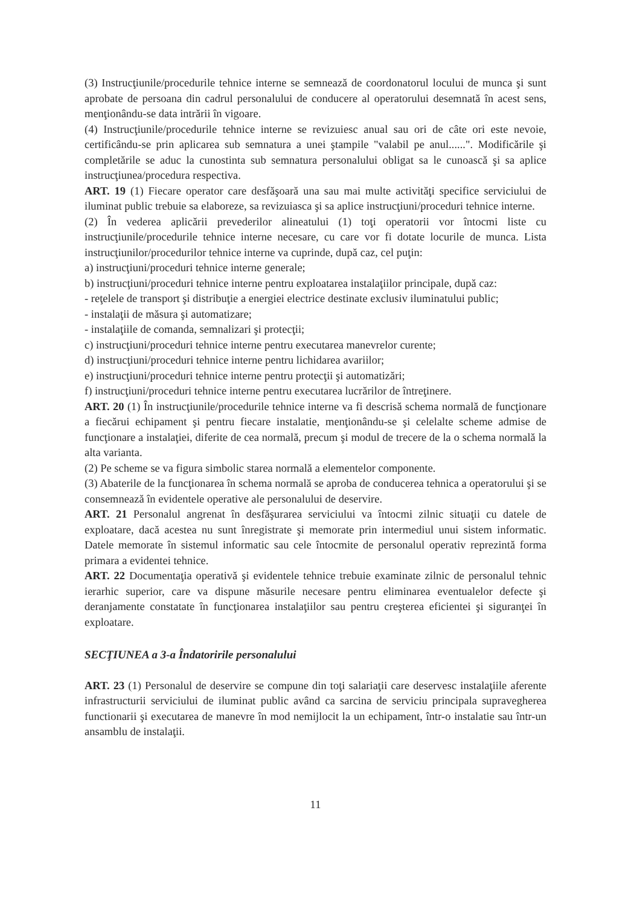(3) Instrucţiunile/procedurile tehnice interne se semnează de coordonatorul locului de munca şi sunt aprobate de persoana din cadrul personalului de conducere al operatorului desemnată în acest sens, menţionându-se data intrării în vigoare.
(4) Instrucţiunile/procedurile tehnice interne se revizuiesc anual sau ori de câte ori este nevoie, certificându-se prin aplicarea sub semnatura a unei ştampile "valabil pe anul......". Modificările şi completările se aduc la cunostinta sub semnatura personalului obligat sa le cunoască şi sa aplice instrucţiunea/procedura respectiva.
ART. 19 (1) Fiecare operator care desfăşoară una sau mai multe activităţi specifice serviciului de iluminat public trebuie sa elaboreze, sa revizuiasca şi sa aplice instrucţiuni/proceduri tehnice interne.
(2) În vederea aplicării prevederilor alineatului (1) toţi operatorii vor întocmi liste cu instrucţiunile/procedurile tehnice interne necesare, cu care vor fi dotate locurile de munca. Lista instrucţiunilor/procedurilor tehnice interne va cuprinde, după caz, cel puţin:
a) instrucţiuni/proceduri tehnice interne generale;
b) instrucţiuni/proceduri tehnice interne pentru exploatarea instalaţiilor principale, după caz:
- reţelele de transport şi distribuţie a energiei electrice destinate exclusiv iluminatului public;
- instalaţii de măsura şi automatizare;
- instalaţiile de comanda, semnalizari şi protecţii;
c) instrucţiuni/proceduri tehnice interne pentru executarea manevrelor curente;
d) instrucţiuni/proceduri tehnice interne pentru lichidarea avariilor;
e) instrucţiuni/proceduri tehnice interne pentru protecţii şi automatizări;
f) instrucţiuni/proceduri tehnice interne pentru executarea lucrărilor de întreţinere.
ART. 20 (1) În instrucţiunile/procedurile tehnice interne va fi descrisă schema normală de funcţionare a fiecărui echipament şi pentru fiecare instalatie, menţionându-se şi celelalte scheme admise de funcţionare a instalaţiei, diferite de cea normală, precum şi modul de trecere de la o schema normală la alta varianta.
(2) Pe scheme se va figura simbolic starea normală a elementelor componente.
(3) Abaterile de la funcţionarea în schema normală se aproba de conducerea tehnica a operatorului şi se consemnează în evidentele operative ale personalului de deservire.
ART. 21 Personalul angrenat în desfăşurarea serviciului va întocmi zilnic situaţii cu datele de exploatare, dacă acestea nu sunt înregistrate şi memorate prin intermediul unui sistem informatic. Datele memorate în sistemul informatic sau cele întocmite de personalul operativ reprezintă forma primara a evidentei tehnice.
ART. 22 Documentaţia operativă şi evidentele tehnice trebuie examinate zilnic de personalul tehnic ierarhic superior, care va dispune măsurile necesare pentru eliminarea eventualelor defecte şi deranjamente constatate în funcţionarea instalaţiilor sau pentru creşterea eficientei şi siguranţei în exploatare.
SECŢIUNEA a 3-a Îndatoririle personalului
ART. 23 (1) Personalul de deservire se compune din toţi salariaţii care deservesc instalaţiile aferente infrastructurii serviciului de iluminat public având ca sarcina de serviciu principala supravegherea functionarii şi executarea de manevre în mod nemijlocit la un echipament, într-o instalatie sau într-un ansamblu de instalaţii.
11